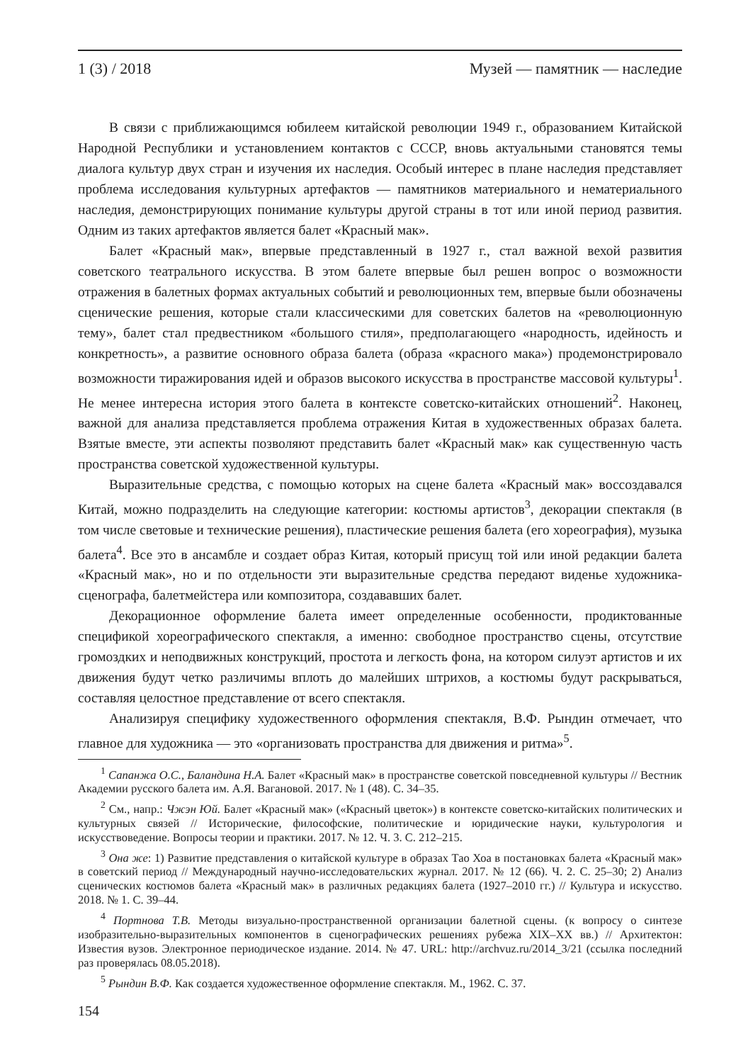1 (3) / 2018 Музей — памятник — наследие
В связи с приближающимся юбилеем китайской революции 1949 г., образованием Китайской Народной Республики и установлением контактов с СССР, вновь актуальными становятся темы диалога культур двух стран и изучения их наследия. Особый интерес в плане наследия представляет проблема исследования культурных артефактов — памятников материального и нематериального наследия, демонстрирующих понимание культуры другой страны в тот или иной период развития. Одним из таких артефактов является балет «Красный мак».
Балет «Красный мак», впервые представленный в 1927 г., стал важной вехой развития советского театрального искусства. В этом балете впервые был решен вопрос о возможности отражения в балетных формах актуальных событий и революционных тем, впервые были обозначены сценические решения, которые стали классическими для советских балетов на «революционную тему», балет стал предвестником «большого стиля», предполагающего «народность, идейность и конкретность», а развитие основного образа балета (образа «красного мака») продемонстрировало возможности тиражирования идей и образов высокого искусства в пространстве массовой культуры<sup>1</sup>. Не менее интересна история этого балета в контексте советско-китайских отношений<sup>2</sup>. Наконец, важной для анализа представляется проблема отражения Китая в художественных образах балета. Взятые вместе, эти аспекты позволяют представить балет «Красный мак» как существенную часть пространства советской художественной культуры.
Выразительные средства, с помощью которых на сцене балета «Красный мак» воссоздавался Китай, можно подразделить на следующие категории: костюмы артистов<sup>3</sup>, декорации спектакля (в том числе световые и технические решения), пластические решения балета (его хореография), музыка балета<sup>4</sup>. Все это в ансамбле и создает образ Китая, который присущ той или иной редакции балета «Красный мак», но и по отдельности эти выразительные средства передают виденье художника-сценографа, балетмейстера или композитора, создававших балет.
Декорационное оформление балета имеет определенные особенности, продиктованные спецификой хореографического спектакля, а именно: свободное пространство сцены, отсутствие громоздких и неподвижных конструкций, простота и легкость фона, на котором силуэт артистов и их движения будут четко различимы вплоть до малейших штрихов, а костюмы будут раскрываться, составляя целостное представление от всего спектакля.
Анализируя специфику художественного оформления спектакля, В.Ф. Рындин отмечает, что главное для художника — это «организовать пространства для движения и ритма»<sup>5</sup>.
<sup>1</sup> Сапанжа О.С., Баландина Н.А. Балет «Красный мак» в пространстве советской повседневной культуры // Вестник Академии русского балета им. А.Я. Вагановой. 2017. № 1 (48). С. 34–35.
<sup>2</sup> См., напр.: Чжэн Юй. Балет «Красный мак» («Красный цветок») в контексте советско-китайских политических и культурных связей // Исторические, философские, политические и юридические науки, культурология и искусствоведение. Вопросы теории и практики. 2017. № 12. Ч. 3. С. 212–215.
<sup>3</sup> Она же: 1) Развитие представления о китайской культуре в образах Тао Хоа в постановках балета «Красный мак» в советский период // Международный научно-исследовательских журнал. 2017. № 12 (66). Ч. 2. С. 25–30; 2) Анализ сценических костюмов балета «Красный мак» в различных редакциях балета (1927–2010 гг.) // Культура и искусство. 2018. № 1. С. 39–44.
<sup>4</sup> Портнова Т.В. Методы визуально-пространственной организации балетной сцены. (к вопросу о синтезе изобразительно-выразительных компонентов в сценографических решениях рубежа XIX–XX вв.) // Архитектон: Известия вузов. Электронное периодическое издание. 2014. № 47. URL: http://archvuz.ru/2014_3/21 (ссылка последний раз проверялась 08.05.2018).
<sup>5</sup> Рындин В.Ф. Как создается художественное оформление спектакля. М., 1962. С. 37.
154